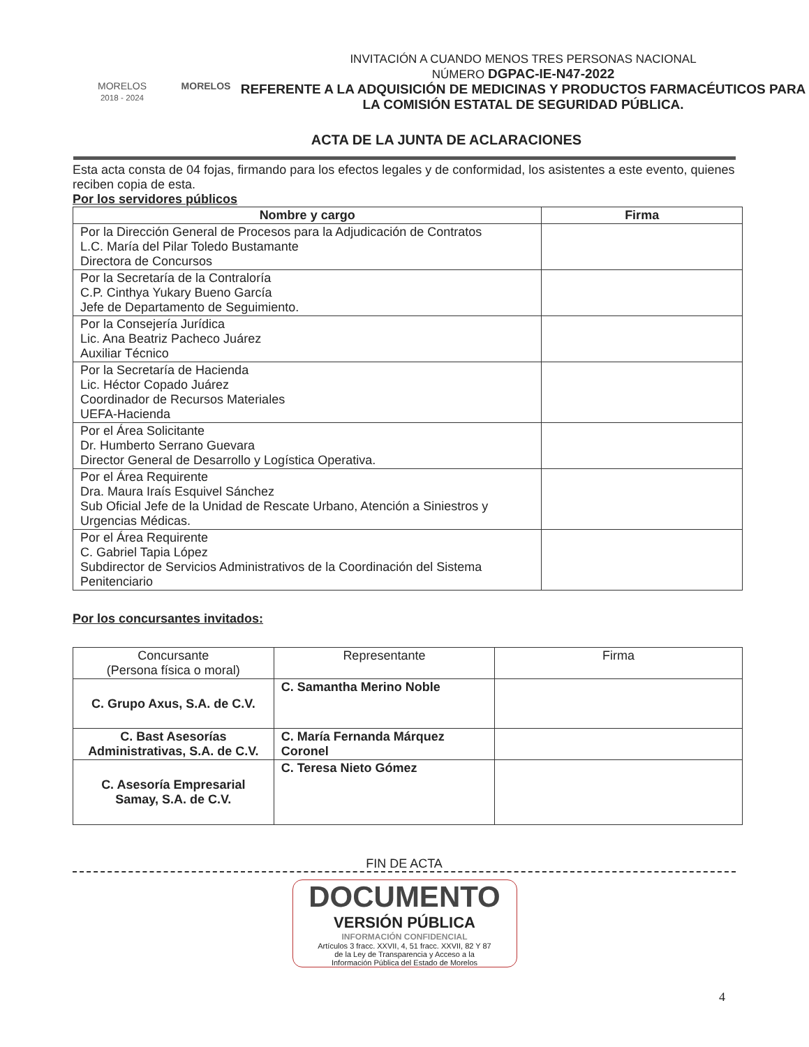MORELOS
2018 - 2024
MORELOS
INVITACIÓN A CUANDO MENOS TRES PERSONAS NACIONAL
NÚMERO DGPAC-IE-N47-2022
REFERENTE A LA ADQUISICIÓN DE MEDICINAS Y PRODUCTOS FARMACÉUTICOS PARA LA COMISIÓN ESTATAL DE SEGURIDAD PÚBLICA.
ACTA DE LA JUNTA DE ACLARACIONES
Esta acta consta de 04 fojas, firmando para los efectos legales y de conformidad, los asistentes a este evento, quienes reciben copia de esta.
Por los servidores públicos
| Nombre y cargo | Firma |
| --- | --- |
| Por la Dirección General de Procesos para la Adjudicación de Contratos L.C. María del Pilar Toledo Bustamante Directora de Concursos | |
| Por la Secretaría de la Contraloría C.P. Cinthya Yukary Bueno García Jefe de Departamento de Seguimiento. | |
| Por la Consejería Jurídica Lic. Ana Beatriz Pacheco Juárez Auxiliar Técnico | |
| Por la Secretaría de Hacienda Lic. Héctor Copado Juárez Coordinador de Recursos Materiales UEFA-Hacienda | |
| Por el Área Solicitante Dr. Humberto Serrano Guevara Director General de Desarrollo y Logística Operativa. | |
| Por el Área Requirente Dra. Maura Iraís Esquivel Sánchez Sub Oficial Jefe de la Unidad de Rescate Urbano, Atención a Siniestros y Urgencias Médicas. | |
| Por el Área Requirente C. Gabriel Tapia López Subdirector de Servicios Administrativos de la Coordinación del Sistema Penitenciario | |
Por los concursantes invitados:
| Concursante (Persona física o moral) | Representante | Firma |
| C. Grupo Axus, S.A. de C.V. | C. Samantha Merino Noble | |
| C. Bast Asesorías Administrativas, S.A. de C.V. | C. María Fernanda Márquez Coronel | |
| C. Asesoría Empresarial Samay, S.A. de C.V. | C. Teresa Nieto Gómez | |
FIN DE ACTA
DOCUMENTO
VERSIÓN PÚBLICA
INFORMACIÓN CONFIDENCIAL
Artículos 3 fracc. XXVII, 4, 51 fracc. XXVII, 82 Y 87
de la Ley de Transparencia y Acceso a la
Información Pública del Estado de Morelos
4